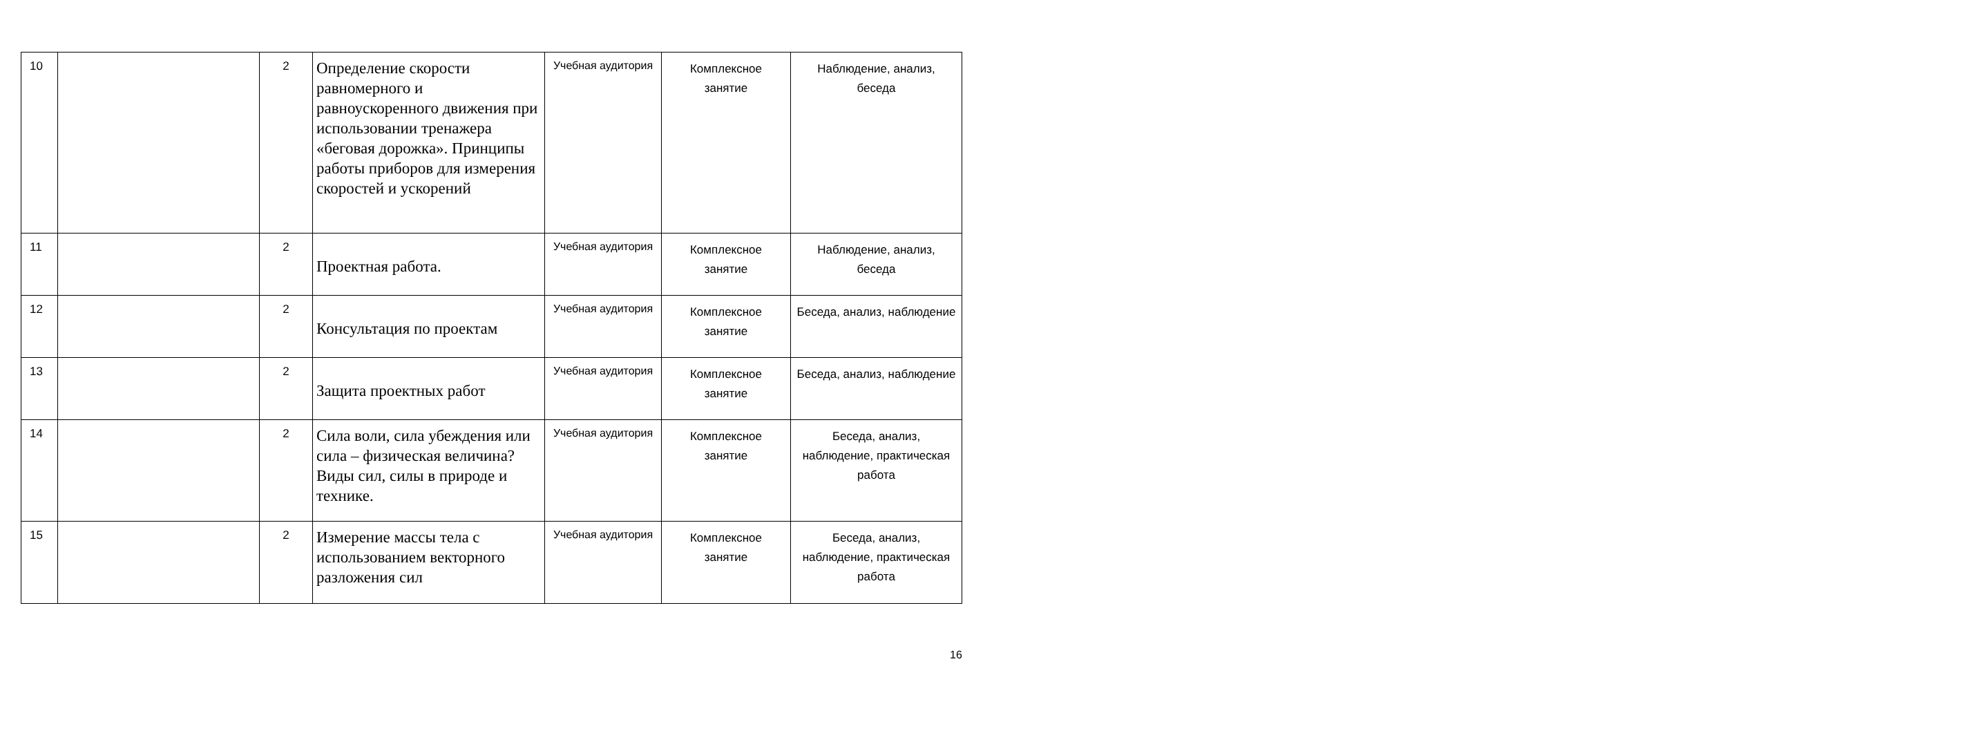| 10 | | 2 | Определение скорости равномерного и равноускоренного движения при использовании тренажера «беговая дорожка». Принципы работы приборов для измерения скоростей и ускорений | Учебная аудитория | Комплексное занятие | Наблюдение, анализ, беседа |
| 11 | | 2 | Проектная работа. | Учебная аудитория | Комплексное занятие | Наблюдение, анализ, беседа |
| 12 | | 2 | Консультация по проектам | Учебная аудитория | Комплексное занятие | Беседа, анализ, наблюдение |
| 13 | | 2 | Защита проектных работ | Учебная аудитория | Комплексное занятие | Беседа, анализ, наблюдение |
| 14 | | 2 | Сила воли, сила убеждения или сила – физическая величина? Виды сил, силы в природе и технике. | Учебная аудитория | Комплексное занятие | Беседа, анализ, наблюдение, практическая работа |
| 15 | | 2 | Измерение массы тела с использованием векторного разложения сил | Учебная аудитория | Комплексное занятие | Беседа, анализ, наблюдение, практическая работа |
16